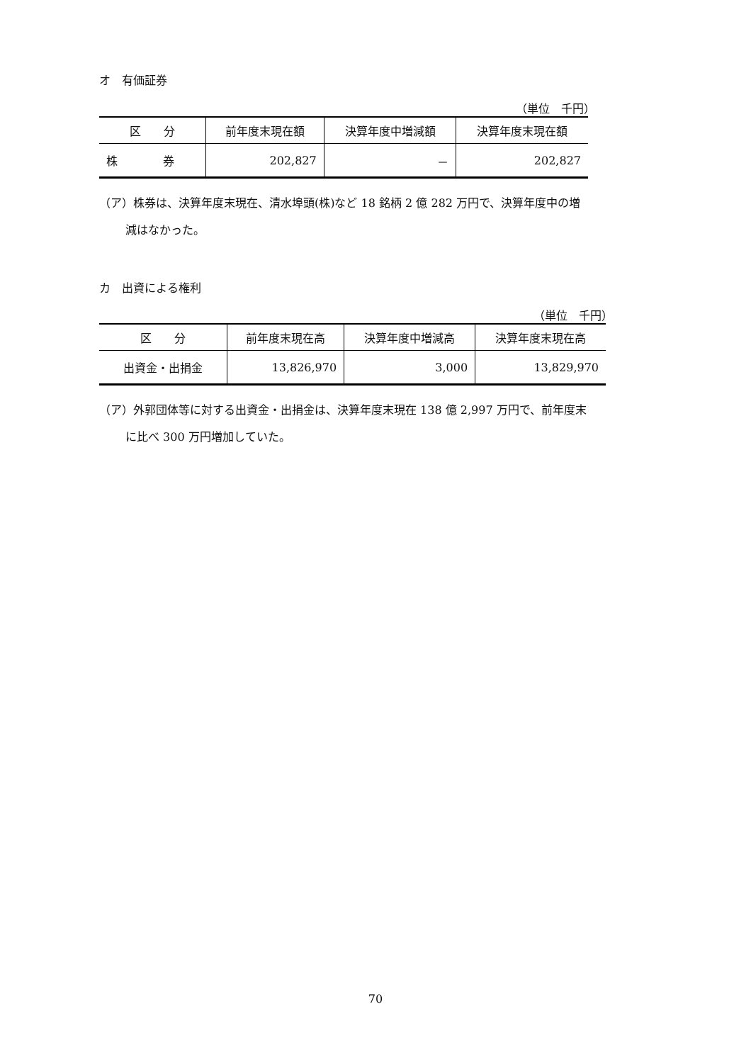オ　有価証券
（単位　千円）
| 区 分 | 前年度末現在額 | 決算年度中増減額 | 決算年度末現在額 |
| --- | --- | --- | --- |
| 株 券 | 202,827 | － | 202,827 |
（ア）株券は、決算年度末現在、清水埠頭(株)など 18 銘柄 2 億 282 万円で、決算年度中の増
減はなかった。
カ　出資による権利
（単位　千円）
| 区 分 | 前年度末現在高 | 決算年度中増減高 | 決算年度末現在高 |
| --- | --- | --- | --- |
| 出資金・出捐金 | 13,826,970 | 3,000 | 13,829,970 |
（ア）外郭団体等に対する出資金・出捐金は、決算年度末現在 138 億 2,997 万円で、前年度末
に比べ 300 万円増加していた。
70